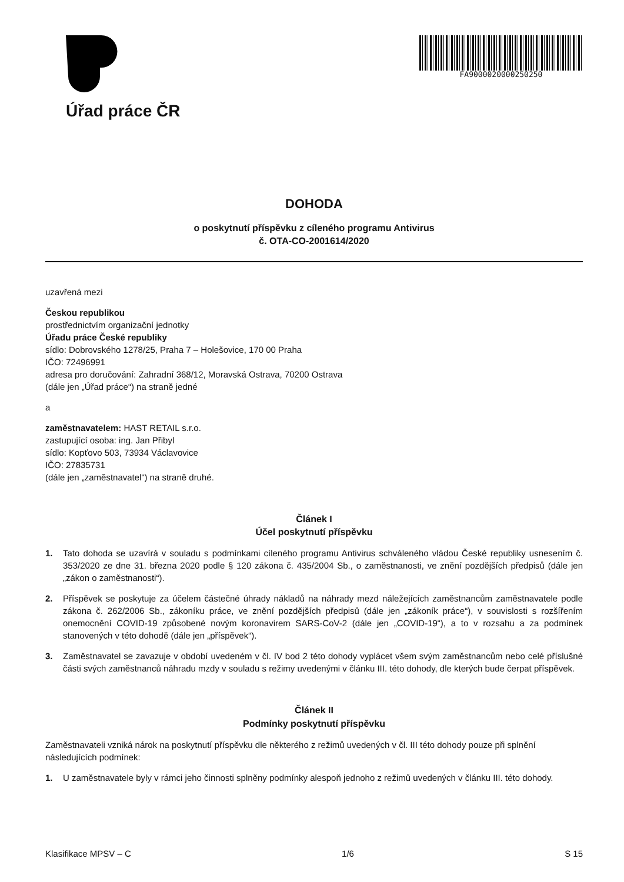Úřad práce ČR
FA9000020000250250
DOHODA
o poskytnutí příspěvku z cíleného programu Antivirus
č. OTA-CO-2001614/2020
uzavřená mezi
Českou republikou
prostřednictvím organizační jednotky
Úřadu práce České republiky
sídlo: Dobrovského 1278/25, Praha 7 – Holešovice, 170 00 Praha
IČO: 72496991
adresa pro doručování: Zahradní 368/12, Moravská Ostrava, 70200 Ostrava
(dále jen „Úřad práce“) na straně jedné
a
zaměstnavatelem: HAST RETAIL s.r.o.
zastupující osoba: ing. Jan Přibyl
sídlo: Kopťovo 503, 73934 Václavovice
IČO: 27835731
(dále jen „zaměstnavatel“) na straně druhé.
Článek I
Účel poskytnutí příspěvku
1. Tato dohoda se uzavírá v souladu s podmínkami cíleného programu Antivirus schváleného vládou České republiky usnesením č. 353/2020 ze dne 31. března 2020 podle § 120 zákona č. 435/2004 Sb., o zaměstnanosti, ve znění pozdějších předpisů (dále jen „zákon o zaměstnanosti“).
2. Příspěvek se poskytuje za účelem částečné úhrady nákladů na náhrady mezd náležejících zaměstnancům zaměstnavatele podle zákona č. 262/2006 Sb., zákoníku práce, ve znění pozdějších předpisů (dále jen „zákoník práce“), v souvislosti s rozšířením onemocnění COVID-19 způsobené novým koronavirem SARS-CoV-2 (dále jen „COVID-19“), a to v rozsahu a za podmínek stanovených v této dohodě (dále jen „příspěvek“).
3. Zaměstnavatel se zavazuje v období uvedeném v čl. IV bod 2 této dohody vyplácet všem svým zaměstnancům nebo celé příslušné části svých zaměstnanců náhradu mzdy v souladu s režimy uvedenými v článku III. této dohody, dle kterých bude čerpat příspěvek.
Článek II
Podmínky poskytnutí příspěvku
Zaměstnavateli vzniká nárok na poskytnutí příspěvku dle některého z režimů uvedených v čl. III této dohody pouze při splnění následujících podmínek:
1. U zaměstnavatele byly v rámci jeho činnosti splněny podmínky alespoň jednoho z režimů uvedených v článku III. této dohody.
Klasifikace MPSV – C 1/6 S 15